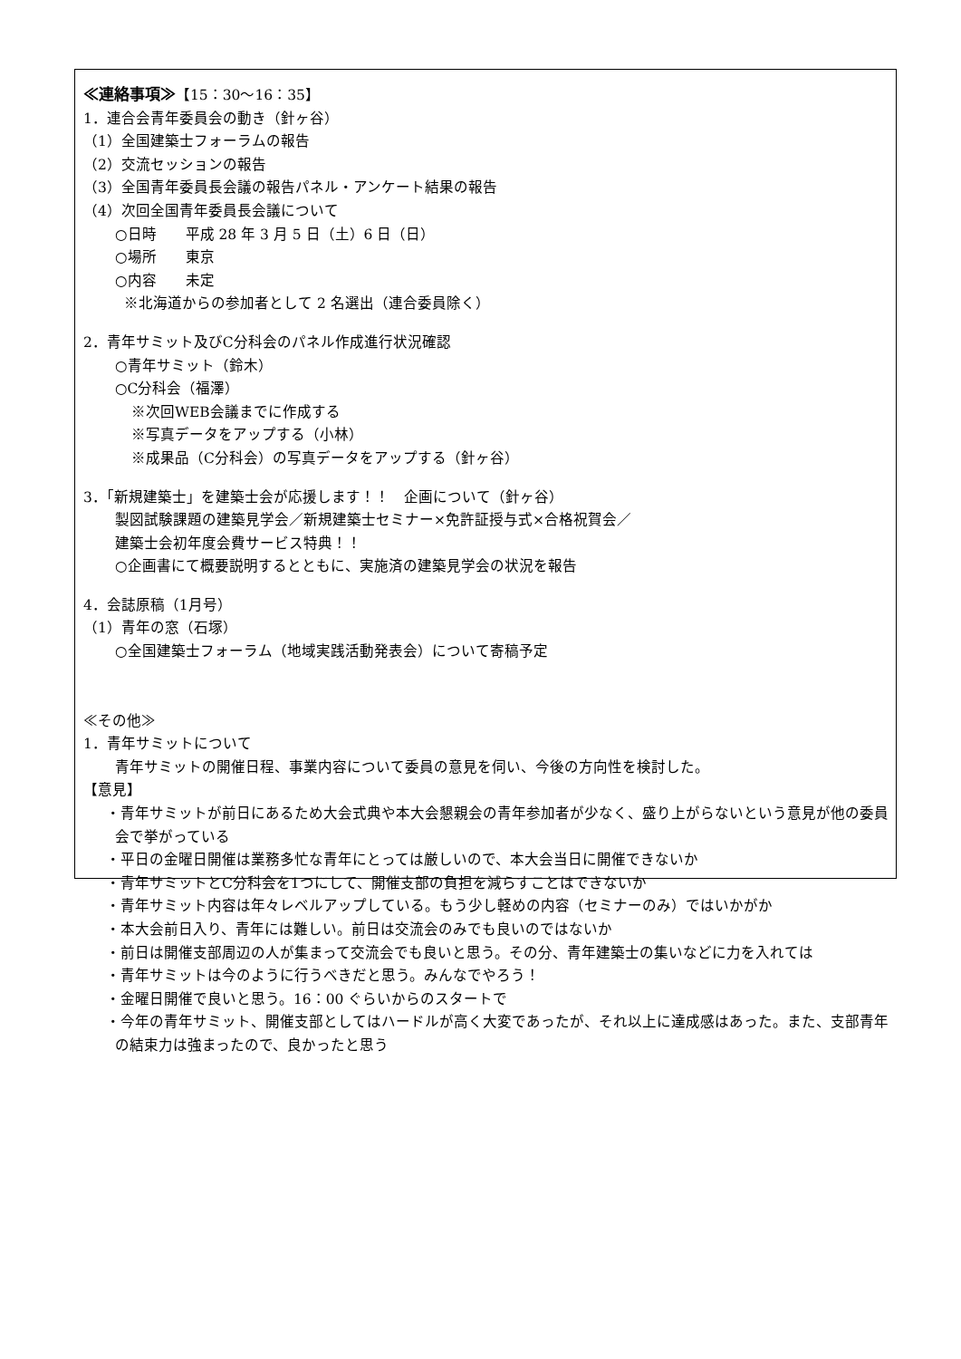≪連絡事項≫【15：30～16：35】
1．連合会青年委員会の動き（針ヶ谷）
（1）全国建築士フォーラムの報告
（2）交流セッションの報告
（3）全国青年委員長会議の報告パネル・アンケート結果の報告
（4）次回全国青年委員長会議について
○日時　　平成 28 年 3 月 5 日（土）6 日（日）
○場所　　東京
○内容　　未定
※北海道からの参加者として 2 名選出（連合委員除く）
2．青年サミット及びC分科会のパネル作成進行状況確認
○青年サミット（鈴木）
○C分科会（福澤）
※次回WEB会議までに作成する
※写真データをアップする（小林）
※成果品（C分科会）の写真データをアップする（針ヶ谷）
3．「新規建築士」を建築士会が応援します！！　企画について（針ヶ谷）
製図試験課題の建築見学会／新規建築士セミナー×免許証授与式×合格祝賀会／
建築士会初年度会費サービス特典！！
○企画書にて概要説明するとともに、実施済の建築見学会の状況を報告
4．会誌原稿（1月号）
（1）青年の窓（石塚）
○全国建築士フォーラム（地域実践活動発表会）について寄稿予定
≪その他≫
1．青年サミットについて
青年サミットの開催日程、事業内容について委員の意見を伺い、今後の方向性を検討した。
【意見】
・青年サミットが前日にあるため大会式典や本大会懇親会の青年参加者が少なく、盛り上がらないという意見が他の委員会で挙がっている
・平日の金曜日開催は業務多忙な青年にとっては厳しいので、本大会当日に開催できないか
・青年サミットとC分科会を1つにして、開催支部の負担を減らすことはできないか
・青年サミット内容は年々レベルアップしている。もう少し軽めの内容（セミナーのみ）ではいかがか
・本大会前日入り、青年には難しい。前日は交流会のみでも良いのではないか
・前日は開催支部周辺の人が集まって交流会でも良いと思う。その分、青年建築士の集いなどに力を入れては
・青年サミットは今のように行うべきだと思う。みんなでやろう！
・金曜日開催で良いと思う。16：00 ぐらいからのスタートで
・今年の青年サミット、開催支部としてはハードルが高く大変であったが、それ以上に達成感はあった。また、支部青年の結束力は強まったので、良かったと思う